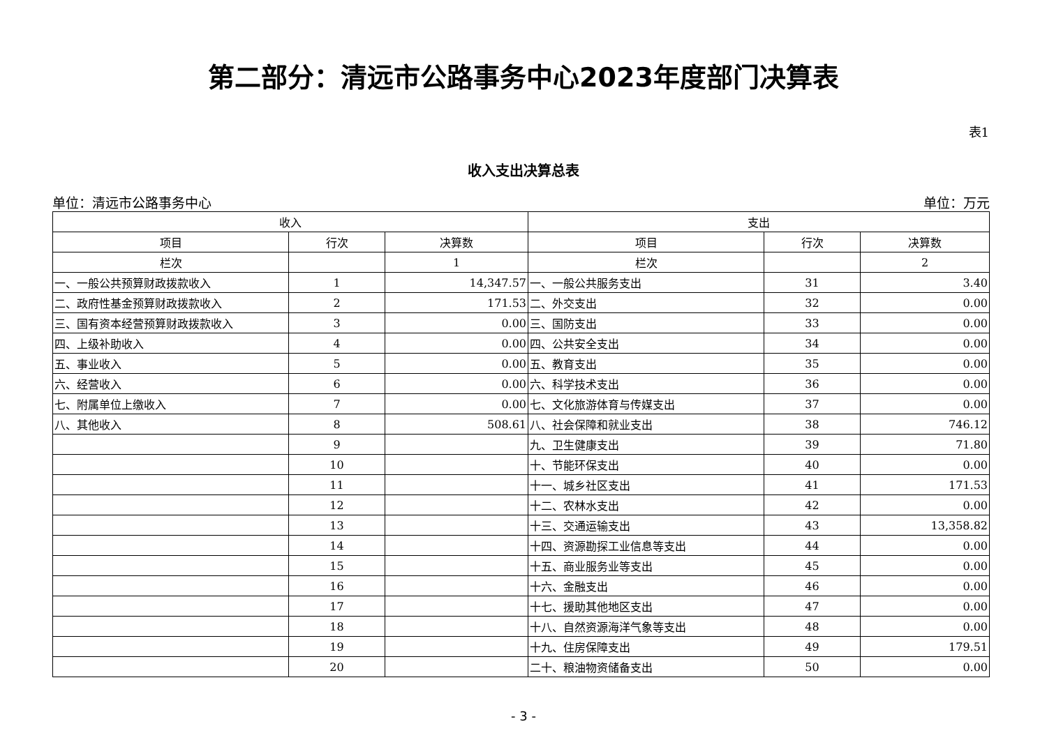第二部分：清远市公路事务中心2023年度部门决算表
表1
收入支出决算总表
单位：清远市公路事务中心 单位：万元
| 收入 | | | 支出 | | |
| --- | --- | --- | --- | --- | --- |
| 项目 | 行次 | 决算数 | 项目 | 行次 | 决算数 |
| 栏次 | | 1 | 栏次 | | 2 |
| 一、一般公共预算财政拨款收入 | 1 | 14,347.57 | 一、一般公共服务支出 | 31 | 3.40 |
| 二、政府性基金预算财政拨款收入 | 2 | 171.53 | 二、外交支出 | 32 | 0.00 |
| 三、国有资本经营预算财政拨款收入 | 3 | 0.00 | 三、国防支出 | 33 | 0.00 |
| 四、上级补助收入 | 4 | 0.00 | 四、公共安全支出 | 34 | 0.00 |
| 五、事业收入 | 5 | 0.00 | 五、教育支出 | 35 | 0.00 |
| 六、经营收入 | 6 | 0.00 | 六、科学技术支出 | 36 | 0.00 |
| 七、附属单位上缴收入 | 7 | 0.00 | 七、文化旅游体育与传媒支出 | 37 | 0.00 |
| 八、其他收入 | 8 | 508.61 | 八、社会保障和就业支出 | 38 | 746.12 |
| | 9 | | 九、卫生健康支出 | 39 | 71.80 |
| | 10 | | 十、节能环保支出 | 40 | 0.00 |
| | 11 | | 十一、城乡社区支出 | 41 | 171.53 |
| | 12 | | 十二、农林水支出 | 42 | 0.00 |
| | 13 | | 十三、交通运输支出 | 43 | 13,358.82 |
| | 14 | | 十四、资源勘探工业信息等支出 | 44 | 0.00 |
| | 15 | | 十五、商业服务业等支出 | 45 | 0.00 |
| | 16 | | 十六、金融支出 | 46 | 0.00 |
| | 17 | | 十七、援助其他地区支出 | 47 | 0.00 |
| | 18 | | 十八、自然资源海洋气象等支出 | 48 | 0.00 |
| | 19 | | 十九、住房保障支出 | 49 | 179.51 |
| | 20 | | 二十、粮油物资储备支出 | 50 | 0.00 |
- 3 -